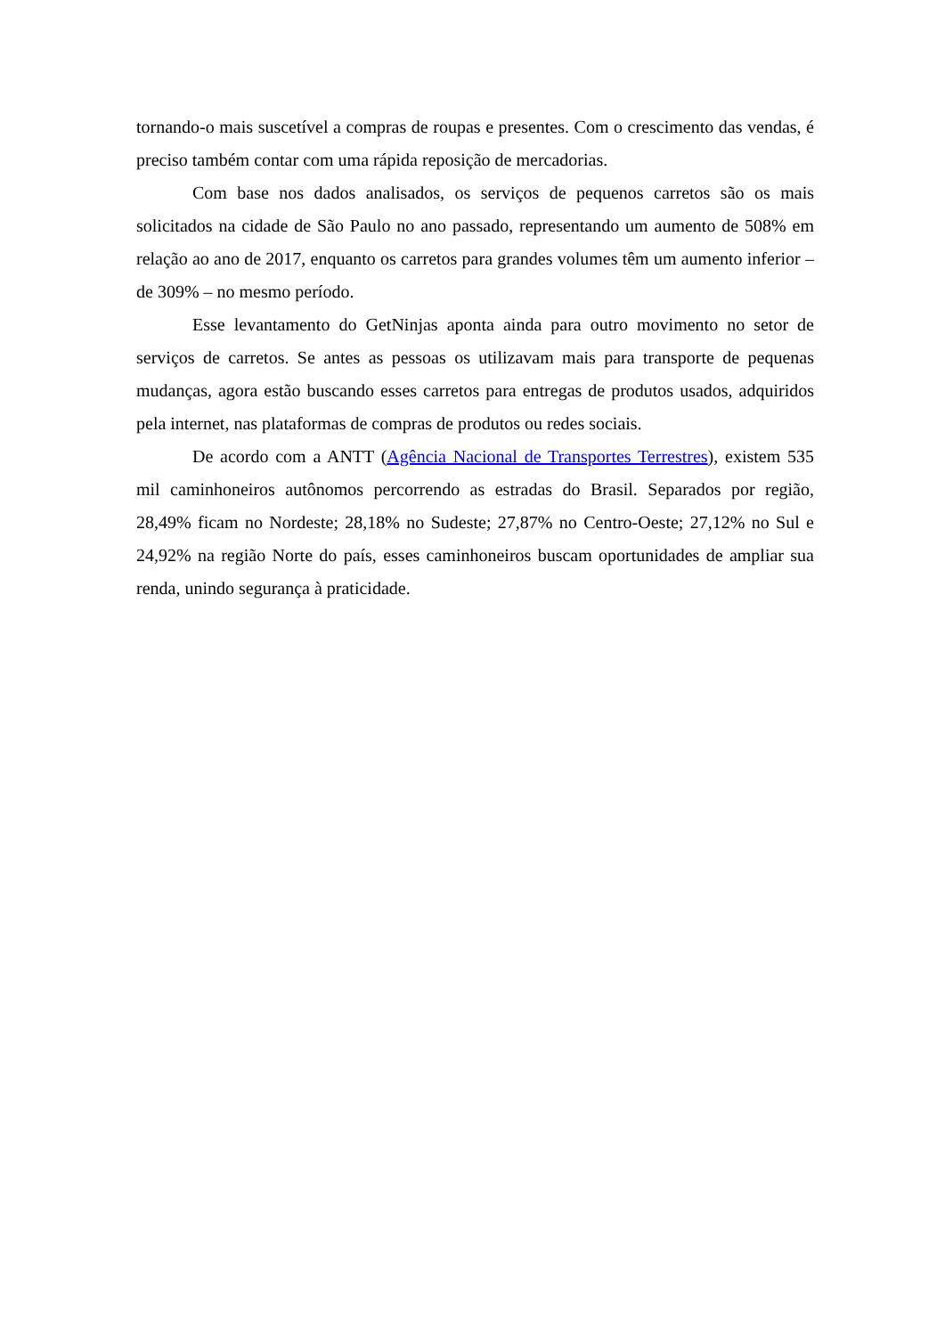tornando-o mais suscetível a compras de roupas e presentes. Com o crescimento das vendas, é preciso também contar com uma rápida reposição de mercadorias.
Com base nos dados analisados, os serviços de pequenos carretos são os mais solicitados na cidade de São Paulo no ano passado, representando um aumento de 508% em relação ao ano de 2017, enquanto os carretos para grandes volumes têm um aumento inferior – de 309% – no mesmo período.
Esse levantamento do GetNinjas aponta ainda para outro movimento no setor de serviços de carretos. Se antes as pessoas os utilizavam mais para transporte de pequenas mudanças, agora estão buscando esses carretos para entregas de produtos usados, adquiridos pela internet, nas plataformas de compras de produtos ou redes sociais.
De acordo com a ANTT (Agência Nacional de Transportes Terrestres), existem 535 mil caminhoneiros autônomos percorrendo as estradas do Brasil. Separados por região, 28,49% ficam no Nordeste; 28,18% no Sudeste; 27,87% no Centro-Oeste; 27,12% no Sul e 24,92% na região Norte do país, esses caminhoneiros buscam oportunidades de ampliar sua renda, unindo segurança à praticidade.